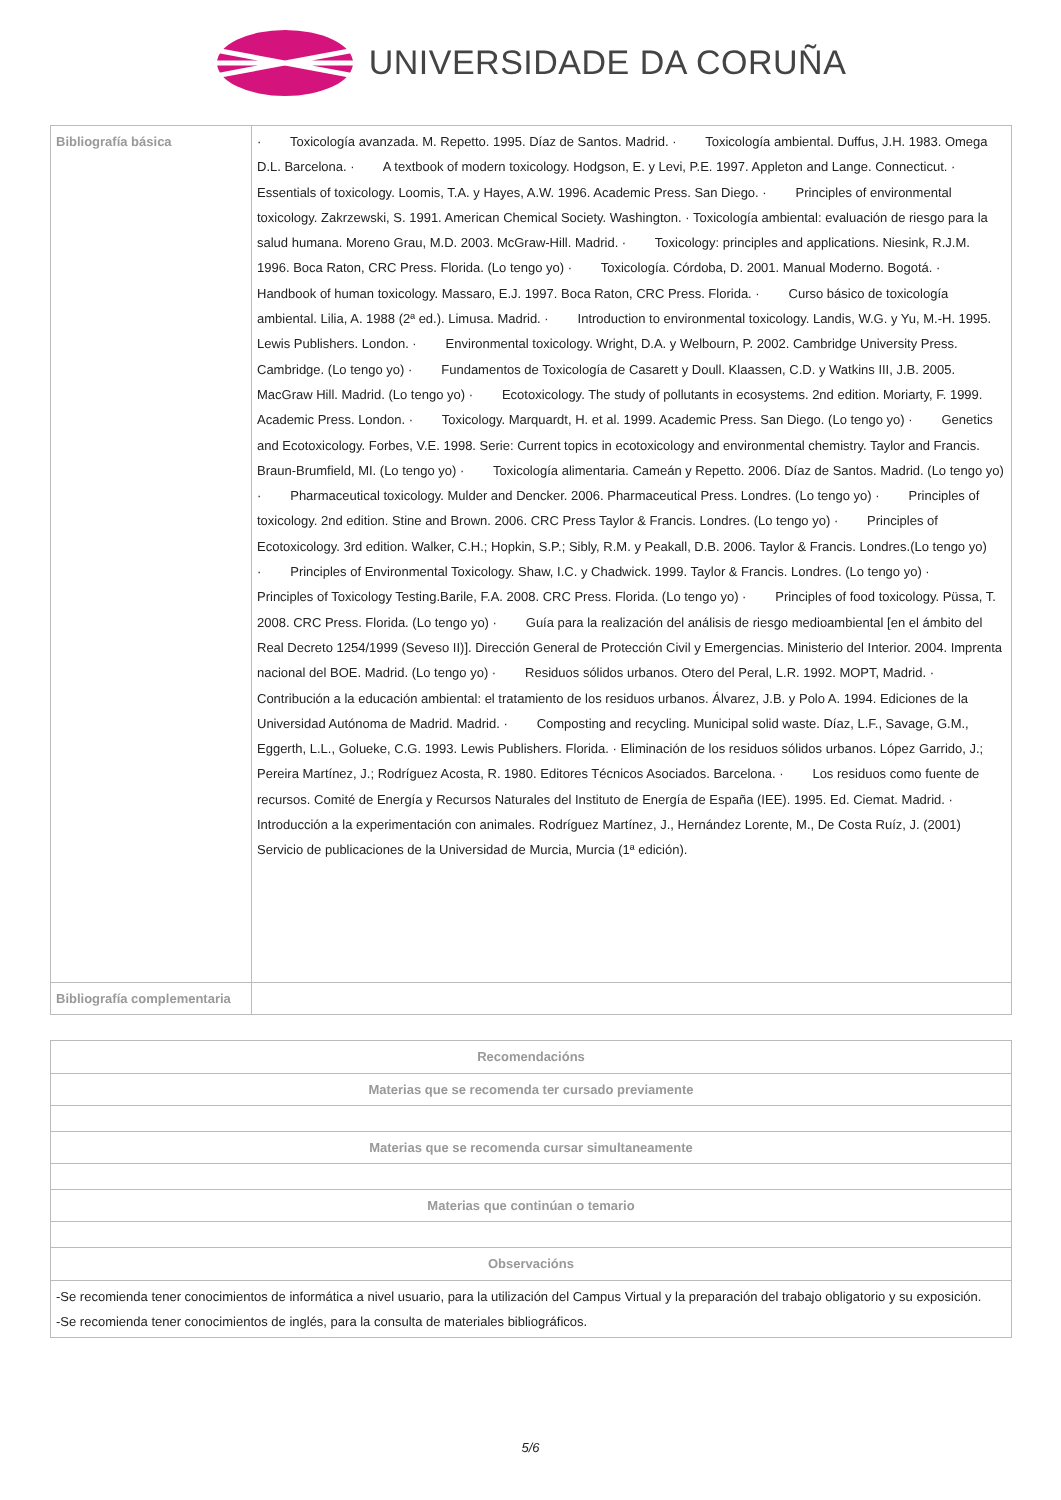UNIVERSIDADE DA CORUÑA
| Bibliografía básica | · Toxicología avanzada. M. Repetto. 1995. Díaz de Santos. Madrid. · Toxicología ambiental. Duffus, J.H. 1983. Omega D.L. Barcelona. · A textbook of modern toxicology. Hodgson, E. y Levi, P.E. 1997. Appleton and Lange. Connecticut. · Essentials of toxicology. Loomis, T.A. y Hayes, A.W. 1996. Academic Press. San Diego. · Principles of environmental toxicology. Zakrzewski, S. 1991. American Chemical Society. Washington. · Toxicología ambiental: evaluación de riesgo para la salud humana. Moreno Grau, M.D. 2003. McGraw-Hill. Madrid. · Toxicology: principles and applications. Niesink, R.J.M. 1996. Boca Raton, CRC Press. Florida. (Lo tengo yo) · Toxicología. Córdoba, D. 2001. Manual Moderno. Bogotá. · Handbook of human toxicology. Massaro, E.J. 1997. Boca Raton, CRC Press. Florida. · Curso básico de toxicología ambiental. Lilia, A. 1988 (2ª ed.). Limusa. Madrid. · Introduction to environmental toxicology. Landis, W.G. y Yu, M.-H. 1995. Lewis Publishers. London. · Environmental toxicology. Wright, D.A. y Welbourn, P. 2002. Cambridge University Press. Cambridge. (Lo tengo yo) · Fundamentos de Toxicología de Casarett y Doull. Klaassen, C.D. y Watkins III, J.B. 2005. MacGraw Hill. Madrid. (Lo tengo yo) · Ecotoxicology. The study of pollutants in ecosystems. 2nd edition. Moriarty, F. 1999. Academic Press. London. · Toxicology. Marquardt, H. et al. 1999. Academic Press. San Diego. (Lo tengo yo) · Genetics and Ecotoxicology. Forbes, V.E. 1998. Serie: Current topics in ecotoxicology and environmental chemistry. Taylor and Francis. Braun-Brumfield, MI. (Lo tengo yo) · Toxicología alimentaria. Cameán y Repetto. 2006. Díaz de Santos. Madrid. (Lo tengo yo) · Pharmaceutical toxicology. Mulder and Dencker. 2006. Pharmaceutical Press. Londres. (Lo tengo yo) · Principles of toxicology. 2nd edition. Stine and Brown. 2006. CRC Press Taylor & Francis. Londres. (Lo tengo yo) · Principles of Ecotoxicology. 3rd edition. Walker, C.H.; Hopkin, S.P.; Sibly, R.M. y Peakall, D.B. 2006. Taylor & Francis. Londres.(Lo tengo yo) · Principles of Environmental Toxicology. Shaw, I.C. y Chadwick. 1999. Taylor & Francis. Londres. (Lo tengo yo) · Principles of Toxicology Testing.Barile, F.A. 2008. CRC Press. Florida. (Lo tengo yo) · Principles of food toxicology. Püssa, T. 2008. CRC Press. Florida. (Lo tengo yo) · Guía para la realización del análisis de riesgo medioambiental [en el ámbito del Real Decreto 1254/1999 (Seveso II)]. Dirección General de Protección Civil y Emergencias. Ministerio del Interior. 2004. Imprenta nacional del BOE. Madrid. (Lo tengo yo) · Residuos sólidos urbanos. Otero del Peral, L.R. 1992. MOPT, Madrid. · Contribución a la educación ambiental: el tratamiento de los residuos urbanos. Álvarez, J.B. y Polo A. 1994. Ediciones de la Universidad Autónoma de Madrid. Madrid. · Composting and recycling. Municipal solid waste. Díaz, L.F., Savage, G.M., Eggerth, L.L., Golueke, C.G. 1993. Lewis Publishers. Florida. · Eliminación de los residuos sólidos urbanos. López Garrido, J.; Pereira Martínez, J.; Rodríguez Acosta, R. 1980. Editores Técnicos Asociados. Barcelona. · Los residuos como fuente de recursos. Comité de Energía y Recursos Naturales del Instituto de Energía de España (IEE). 1995. Ed. Ciemat. Madrid. · Introducción a la experimentación con animales. Rodríguez Martínez, J., Hernández Lorente, M., De Costa Ruíz, J. (2001) Servicio de publicaciones de la Universidad de Murcia, Murcia (1ª edición). |
| Bibliografía complementaria | |
| Recomendacións |
| --- |
| Materias que se recomenda ter cursado previamente |
| Materias que se recomenda cursar simultaneamente |
| Materias que continúan o temario |
| Observacións |
| -Se recomienda tener conocimientos de informática a nivel usuario, para la utilización del Campus Virtual y la preparación del trabajo obligatorio y su exposición. -Se recomienda tener conocimientos de inglés, para la consulta de materiales bibliográficos. |
5/6